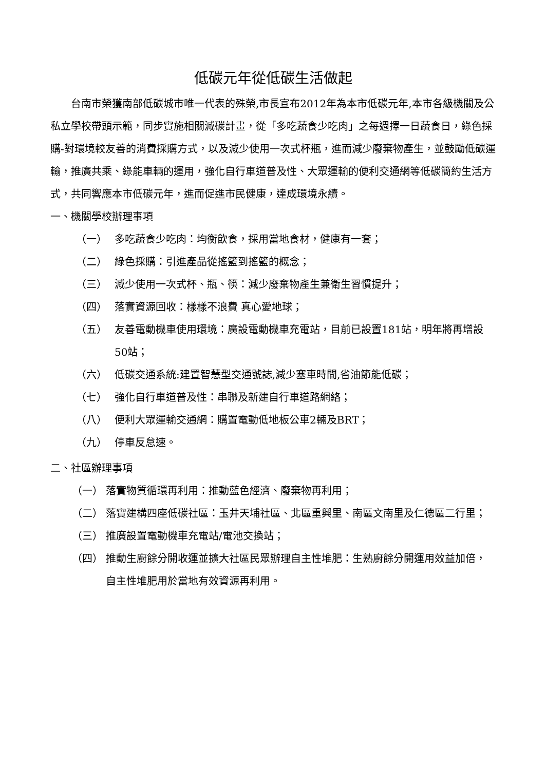低碳元年從低碳生活做起
台南市榮獲南部低碳城市唯一代表的殊榮,市長宣布2012年為本市低碳元年,本市各級機關及公私立學校帶頭示範，同步實施相關減碳計畫，從「多吃蔬食少吃肉」之每週擇一日蔬食日，綠色採購-對環境較友善的消費採購方式，以及減少使用一次式杯瓶，進而減少廢棄物產生，並鼓勵低碳運輸，推廣共乘、綠能車輛的運用，強化自行車道普及性、大眾運輸的便利交通網等低碳簡約生活方式，共同響應本市低碳元年，進而促進市民健康，達成環境永續。
一、機關學校辦理事項
（一） 多吃蔬食少吃肉：均衡飲食，採用當地食材，健康有一套；
（二） 綠色採購：引進產品從搖籃到搖籃的概念；
（三） 減少使用一次式杯、瓶、筷：減少廢棄物產生兼衛生習慣提升；
（四） 落實資源回收：樣樣不浪費 真心愛地球；
（五） 友善電動機車使用環境：廣設電動機車充電站，目前已設置181站，明年將再增設50站；
（六） 低碳交通系統:建置智慧型交通號誌,減少塞車時間,省油節能低碳；
（七） 強化自行車道普及性：串聯及新建自行車道路網絡；
（八） 便利大眾運輸交通網：購置電動低地板公車2輛及BRT；
（九） 停車反怠速。
二、社區辦理事項
（一） 落實物質循環再利用：推動藍色經濟、廢棄物再利用；
（二） 落實建構四座低碳社區：玉井天埔社區、北區重興里、南區文南里及仁德區二行里；
（三） 推廣設置電動機車充電站/電池交換站；
（四） 推動生廚餘分開收運並擴大社區民眾辦理自主性堆肥：生熟廚餘分開運用效益加倍，自主性堆肥用於當地有效資源再利用。